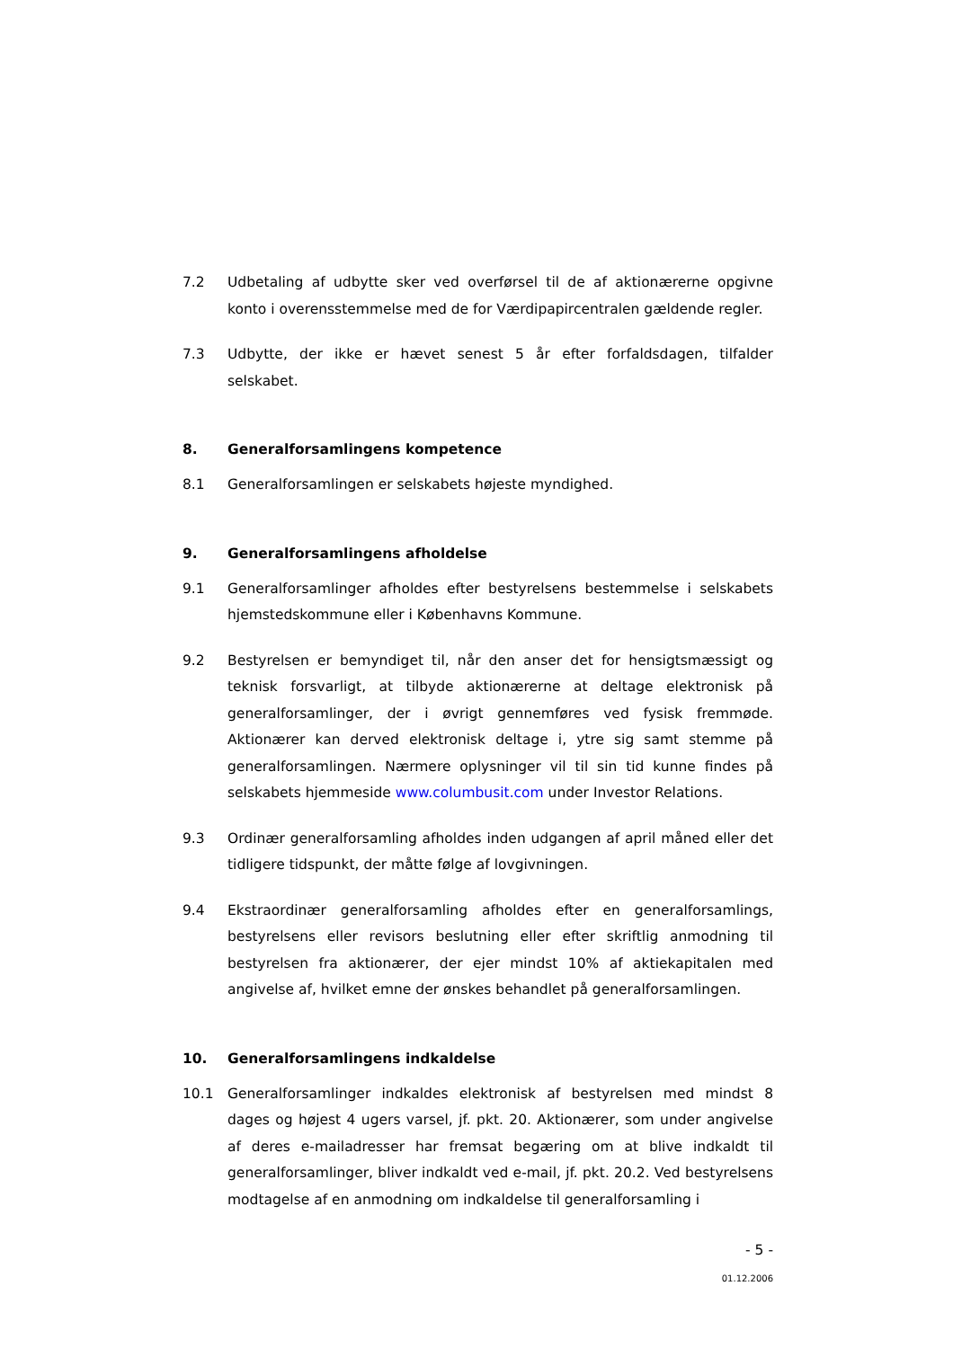7.2 Udbetaling af udbytte sker ved overførsel til de af aktionærerne opgivne konto i overensstemmelse med de for Værdipapircentralen gældende regler.
7.3 Udbytte, der ikke er hævet senest 5 år efter forfaldsdagen, tilfalder selskabet.
8. Generalforsamlingens kompetence
8.1 Generalforsamlingen er selskabets højeste myndighed.
9. Generalforsamlingens afholdelse
9.1 Generalforsamlinger afholdes efter bestyrelsens bestemmelse i selskabets hjemstedskommune eller i Københavns Kommune.
9.2 Bestyrelsen er bemyndiget til, når den anser det for hensigtsmæssigt og teknisk forsvarligt, at tilbyde aktionærerne at deltage elektronisk på generalforsamlinger, der i øvrigt gennemføres ved fysisk fremmøde. Aktionærer kan derved elektronisk deltage i, ytre sig samt stemme på generalforsamlingen. Nærmere oplysninger vil til sin tid kunne findes på selskabets hjemmeside www.columbusit.com under Investor Relations.
9.3 Ordinær generalforsamling afholdes inden udgangen af april måned eller det tidligere tidspunkt, der måtte følge af lovgivningen.
9.4 Ekstraordinær generalforsamling afholdes efter en generalforsamlings, bestyrelsens eller revisors beslutning eller efter skriftlig anmodning til bestyrelsen fra aktionærer, der ejer mindst 10% af aktiekapitalen med angivelse af, hvilket emne der ønskes behandlet på generalforsamlingen.
10. Generalforsamlingens indkaldelse
10.1 Generalforsamlinger indkaldes elektronisk af bestyrelsen med mindst 8 dages og højest 4 ugers varsel, jf. pkt. 20. Aktionærer, som under angivelse af deres e-mailadresser har fremsat begæring om at blive indkaldt til generalforsamlinger, bliver indkaldt ved e-mail, jf. pkt. 20.2. Ved bestyrelsens modtagelse af en anmodning om indkaldelse til generalforsamling i
- 5 -
01.12.2006